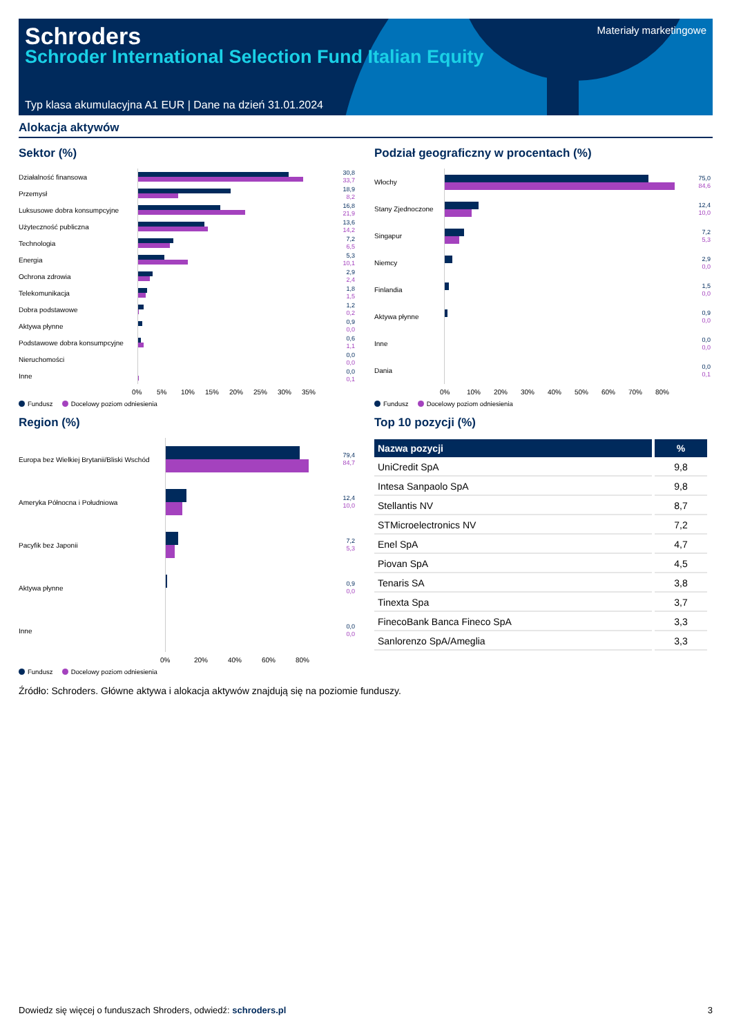Schroders
Schroder International Selection Fund Italian Equity
Materiały marketingowe
Typ klasa akumulacyjna A1 EUR | Dane na dzień 31.01.2024
Alokacja aktywów
Sektor (%)
Działalność finansowa
30,8
33,7
Przemysł
18,9
8,2
Luksusowe dobra konsumpcyjne
16,8
21,9
Użyteczność publiczna
13,6
14,2
Technologia
7,2
6,5
Energia
5,3
10,1
Ochrona zdrowia
2,9
2,4
Telekomunikacja
1,8
1,5
Dobra podstawowe
1,2
0,2
Aktywa płynne
0,9
0,0
Podstawowe dobra konsumpcyjne
0,6
1,1
Nieruchomości
0,0
0,0
Inne
0,0
0,1
0% 5% 10% 15% 20% 25% 30% 35%
Fundusz Docelowy poziom odniesienia
Region (%)
Europa bez Wielkiej Brytanii/Bliski Wschód
79,4
84,7
Ameryka Północna i Południowa
12,4
10,0
Pacyfik bez Japonii
7,2
5,3
Aktywa płynne
0,9
0,0
Inne
0,0
0,0
0% 20% 40% 60% 80%
Fundusz Docelowy poziom odniesienia
Podział geograficzny w procentach (%)
Włochy
75,0
84,6
Stany Zjednoczone
12,4
10,0
Singapur
7,2
5,3
Niemcy
2,9
0,0
Finlandia
1,5
0,0
Aktywa płynne
0,9
0,0
Inne
0,0
0,0
Dania
0,0
0,1
0% 10% 20% 30% 40% 50% 60% 70% 80%
Fundusz Docelowy poziom odniesienia
Top 10 pozycji (%)
| Nazwa pozycji | % |
| --- | --- |
| UniCredit SpA | 9,8 |
| Intesa Sanpaolo SpA | 9,8 |
| Stellantis NV | 8,7 |
| STMicroelectronics NV | 7,2 |
| Enel SpA | 4,7 |
| Piovan SpA | 4,5 |
| Tenaris SA | 3,8 |
| Tinexta Spa | 3,7 |
| FinecoBank Banca Fineco SpA | 3,3 |
| Sanlorenzo SpA/Ameglia | 3,3 |
Źródło: Schroders. Główne aktywa i alokacja aktywów znajdują się na poziomie funduszy.
Dowiedz się więcej o funduszach Shroders, odwiedź: schroders.pl 3